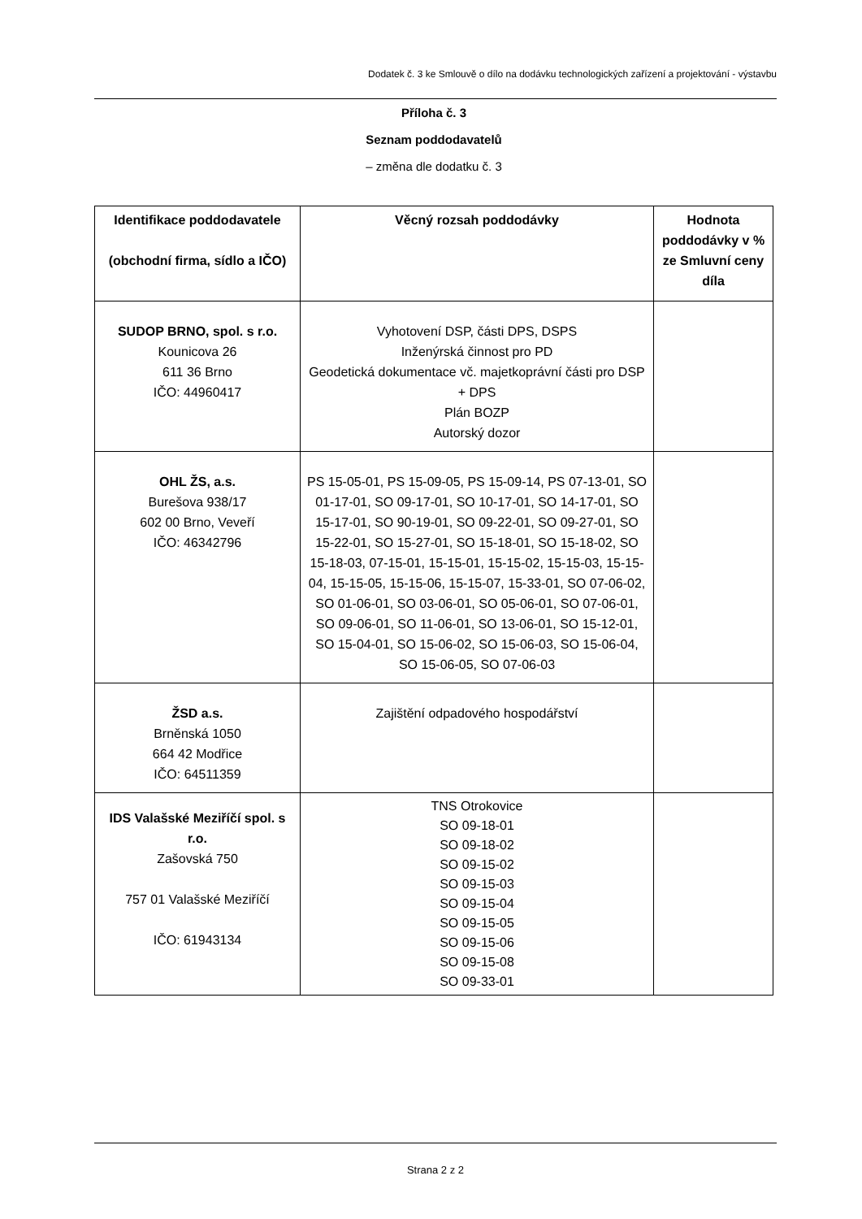Dodatek č. 3 ke Smlouvě o dílo na dodávku technologických zařízení a projektování - výstavbu
Příloha č. 3
Seznam poddodavatelů
– změna dle dodatku č. 3
| Identifikace poddodavatele (obchodní firma, sídlo a IČO) | Věcný rozsah poddodávky | Hodnota poddodávky v % ze Smluvní ceny díla |
| --- | --- | --- |
| SUDOP BRNO, spol. s r.o. Kounicova 26 611 36 Brno IČO: 44960417 | Vyhotovení DSP, části DPS, DSPS Inženýrská činnost pro PD Geodetická dokumentace vč. majetkoprávní části pro DSP + DPS Plán BOZP Autorský dozor | |
| OHL ŽS, a.s. Burešova 938/17 602 00 Brno, Veveří IČO: 46342796 | PS 15-05-01, PS 15-09-05, PS 15-09-14, PS 07-13-01, SO 01-17-01, SO 09-17-01, SO 10-17-01, SO 14-17-01, SO 15-17-01, SO 90-19-01, SO 09-22-01, SO 09-27-01, SO 15-22-01, SO 15-27-01, SO 15-18-01, SO 15-18-02, SO 15-18-03, 07-15-01, 15-15-01, 15-15-02, 15-15-03, 15-15-04, 15-15-05, 15-15-06, 15-15-07, 15-33-01, SO 07-06-02, SO 01-06-01, SO 03-06-01, SO 05-06-01, SO 07-06-01, SO 09-06-01, SO 11-06-01, SO 13-06-01, SO 15-12-01, SO 15-04-01, SO 15-06-02, SO 15-06-03, SO 15-06-04, SO 15-06-05, SO 07-06-03 | |
| ŽSD a.s. Brněnská 1050 664 42 Modřice IČO: 64511359 | Zajištění odpadového hospodářství | |
| IDS Valašské Meziříčí spol. s r.o. Zašovská 750 757 01 Valašské Meziříčí IČO: 61943134 | TNS Otrokovice SO 09-18-01 SO 09-18-02 SO 09-15-02 SO 09-15-03 SO 09-15-04 SO 09-15-05 SO 09-15-06 SO 09-15-08 SO 09-33-01 | |
Strana 2 z 2